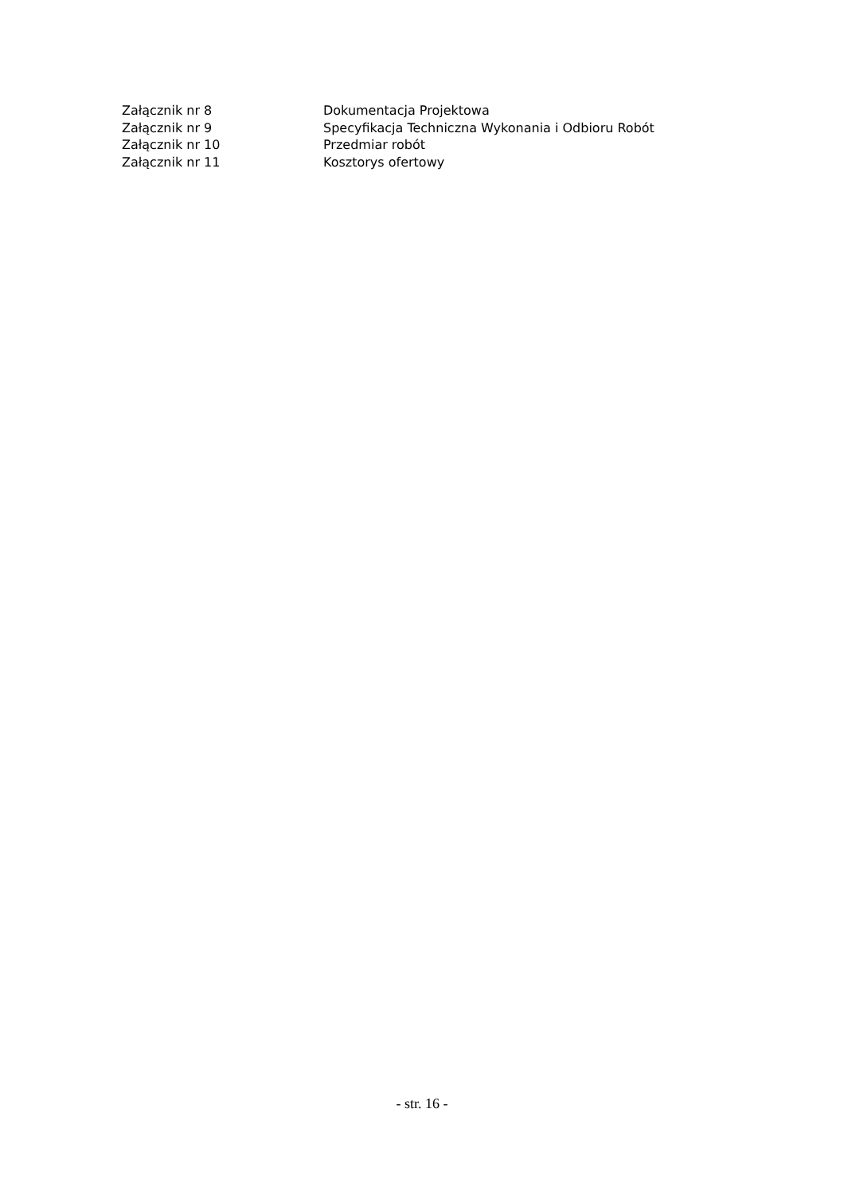Załącznik nr 8 Dokumentacja Projektowa
Załącznik nr 9 Specyfikacja Techniczna Wykonania i Odbioru Robót
Załącznik nr 10 Przedmiar robót
Załącznik nr 11 Kosztorys ofertowy
- str. 16 -